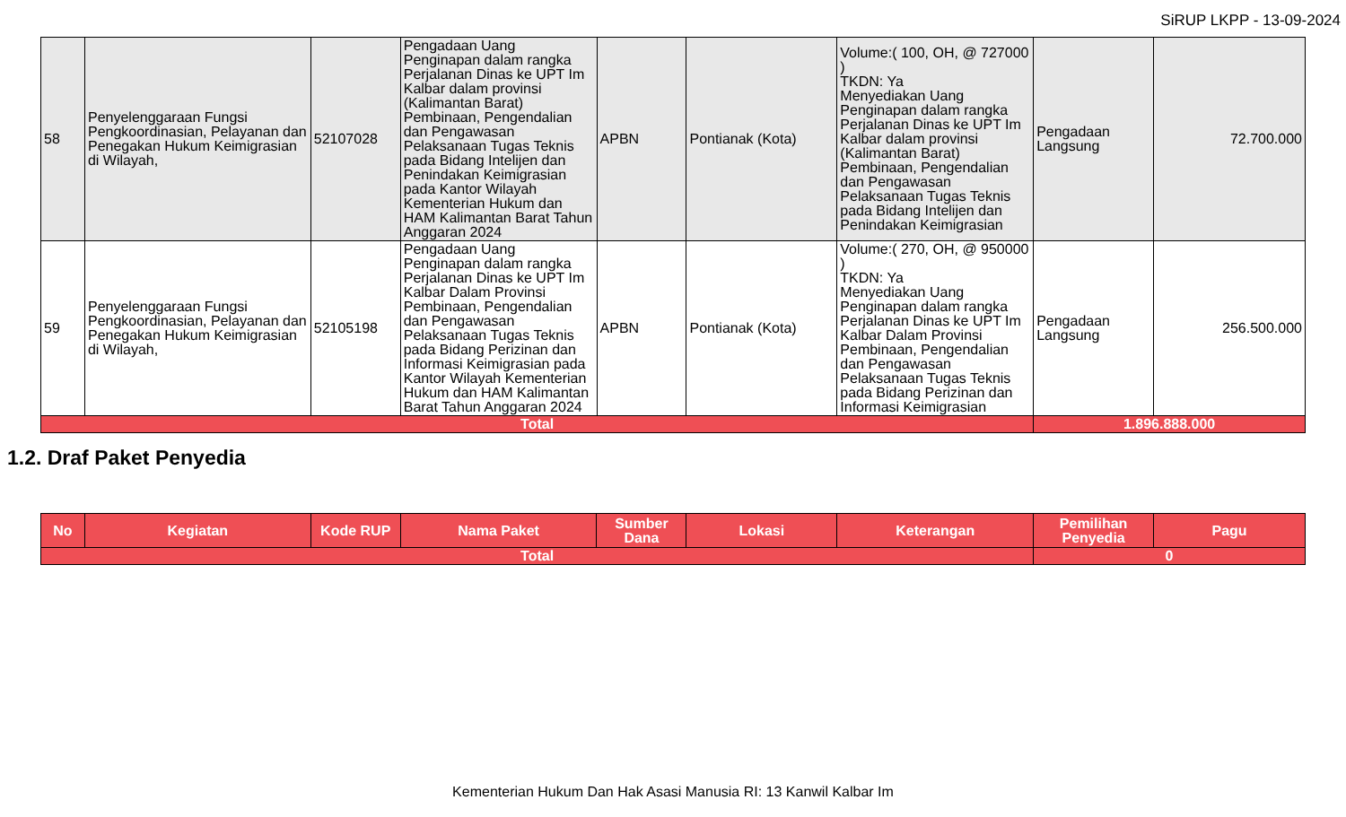SiRUP LKPP - 13-09-2024
| 58 | Penyelenggaraan Fungsi Pengkoordinasian, Pelayanan dan Penegakan Hukum Keimigrasian di Wilayah, | 52107028 | Pengadaan Uang Penginapan dalam rangka Perjalanan Dinas ke UPT Im Kalbar dalam provinsi (Kalimantan Barat) Pembinaan, Pengendalian dan Pengawasan Pelaksanaan Tugas Teknis pada Bidang Intelijen dan Penindakan Keimigrasian pada Kantor Wilayah Kementerian Hukum dan HAM Kalimantan Barat Tahun Anggaran 2024 | APBN | Pontianak (Kota) | Volume:( 100, OH, @ 727000 ) TKDN: Ya Menyediakan Uang Penginapan dalam rangka Perjalanan Dinas ke UPT Im Kalbar dalam provinsi (Kalimantan Barat) Pembinaan, Pengendalian dan Pengawasan Pelaksanaan Tugas Teknis pada Bidang Intelijen dan Penindakan Keimigrasian | Pengadaan Langsung | 72.700.000 |
| 59 | Penyelenggaraan Fungsi Pengkoordinasian, Pelayanan dan Penegakan Hukum Keimigrasian di Wilayah, | 52105198 | Pengadaan Uang Penginapan dalam rangka Perjalanan Dinas ke UPT Im Kalbar Dalam Provinsi Pembinaan, Pengendalian dan Pengawasan Pelaksanaan Tugas Teknis pada Bidang Perizinan dan Informasi Keimigrasian pada Kantor Wilayah Kementerian Hukum dan HAM Kalimantan Barat Tahun Anggaran 2024 | APBN | Pontianak (Kota) | Volume:( 270, OH, @ 950000 ) TKDN: Ya Menyediakan Uang Penginapan dalam rangka Perjalanan Dinas ke UPT Im Kalbar Dalam Provinsi Pembinaan, Pengendalian dan Pengawasan Pelaksanaan Tugas Teknis pada Bidang Perizinan dan Informasi Keimigrasian | Pengadaan Langsung | 256.500.000 |
| Total | | | | | | | 1.896.888.000 | |
1.2. Draf Paket Penyedia
| No | Kegiatan | Kode RUP | Nama Paket | Sumber Dana | Lokasi | Keterangan | Pemilihan Penyedia | Pagu |
| --- | --- | --- | --- | --- | --- | --- | --- | --- |
| Total | | | | | | | 0 | |
Kementerian Hukum Dan Hak Asasi Manusia RI: 13 Kanwil Kalbar Im